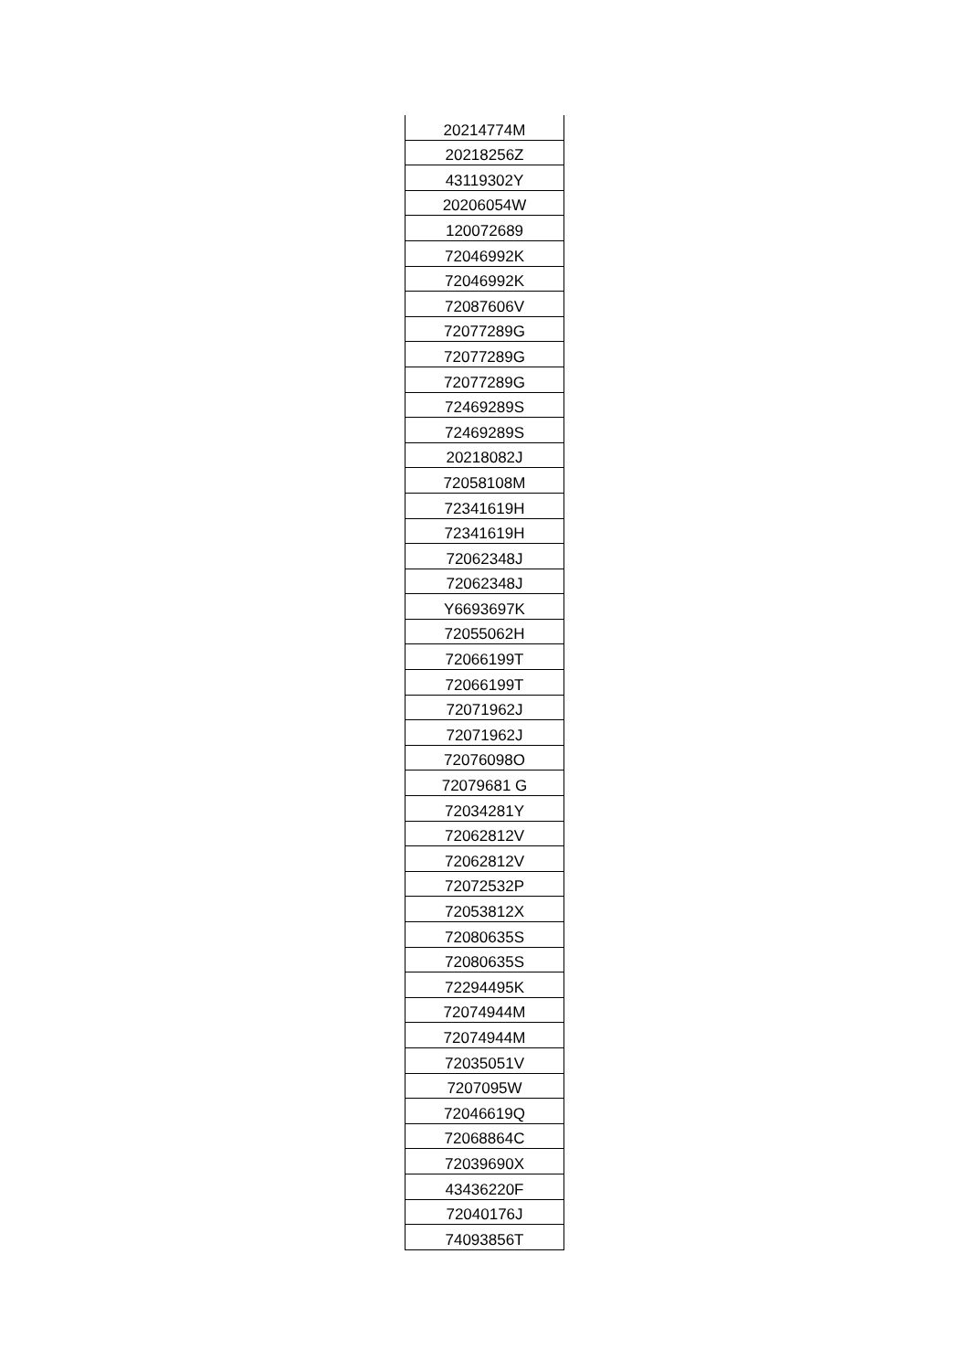| 20214774M |
| 20218256Z |
| 43119302Y |
| 20206054W |
| 120072689 |
| 72046992K |
| 72046992K |
| 72087606V |
| 72077289G |
| 72077289G |
| 72077289G |
| 72469289S |
| 72469289S |
| 20218082J |
| 72058108M |
| 72341619H |
| 72341619H |
| 72062348J |
| 72062348J |
| Y6693697K |
| 72055062H |
| 72066199T |
| 72066199T |
| 72071962J |
| 72071962J |
| 72076098O |
| 72079681 G |
| 72034281Y |
| 72062812V |
| 72062812V |
| 72072532P |
| 72053812X |
| 72080635S |
| 72080635S |
| 72294495K |
| 72074944M |
| 72074944M |
| 72035051V |
| 7207095W |
| 72046619Q |
| 72068864C |
| 72039690X |
| 43436220F |
| 72040176J |
| 74093856T |